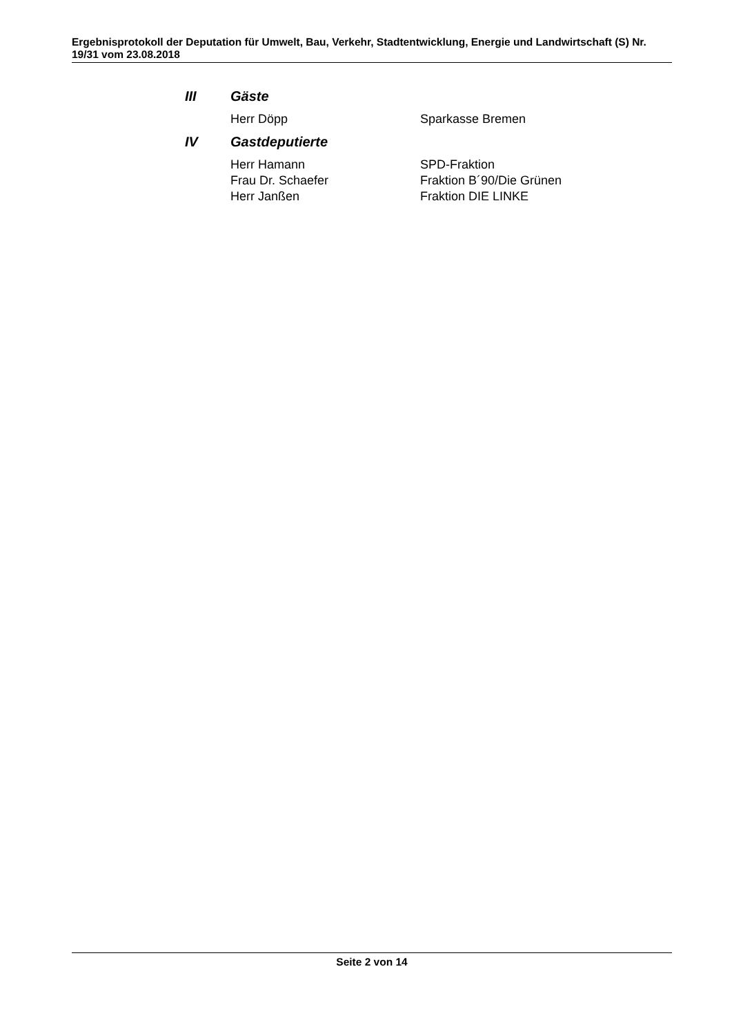Ergebnisprotokoll der Deputation für Umwelt, Bau, Verkehr, Stadtentwicklung, Energie und Landwirtschaft (S) Nr. 19/31 vom 23.08.2018
III Gäste
Herr Döpp Sparkasse Bremen
IV Gastdeputierte
Herr Hamann SPD-Fraktion
Frau Dr. Schaefer Fraktion B´90/Die Grünen
Herr Janßen Fraktion DIE LINKE
Seite 2 von 14